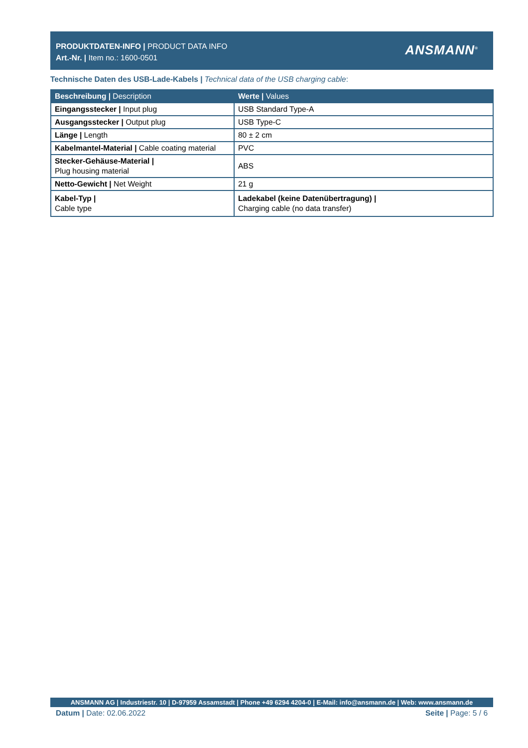PRODUKTDATEN-INFO | PRODUCT DATA INFO
Art.-Nr. | Item no.: 1600-0501
ANSMANN<sup>®</sup>
Technische Daten des USB-Lade-Kabels | Technical data of the USB charging cable:
| Beschreibung / Description | Werte / Values |
| --- | --- |
| Eingangsstecker / Input plug | USB Standard Type-A |
| Ausgangsstecker / Output plug | USB Type-C |
| Länge / Length | 80 ± 2 cm |
| Kabelmantel-Material / Cable coating material | PVC |
| Stecker-Gehäuse-Material / Plug housing material | ABS |
| Netto-Gewicht / Net Weight | 21 g |
| Kabel-Typ / Cable type | Ladekabel (keine Datenübertragung) / Charging cable (no data transfer) |
ANSMANN AG | Industriestr. 10 | D-97959 Assamstadt | Phone +49 6294 4204-0 | E-Mail: info@ansmann.de | Web: www.ansmann.de
Datum | Date: 02.06.2022 Seite | Page: 5 / 6